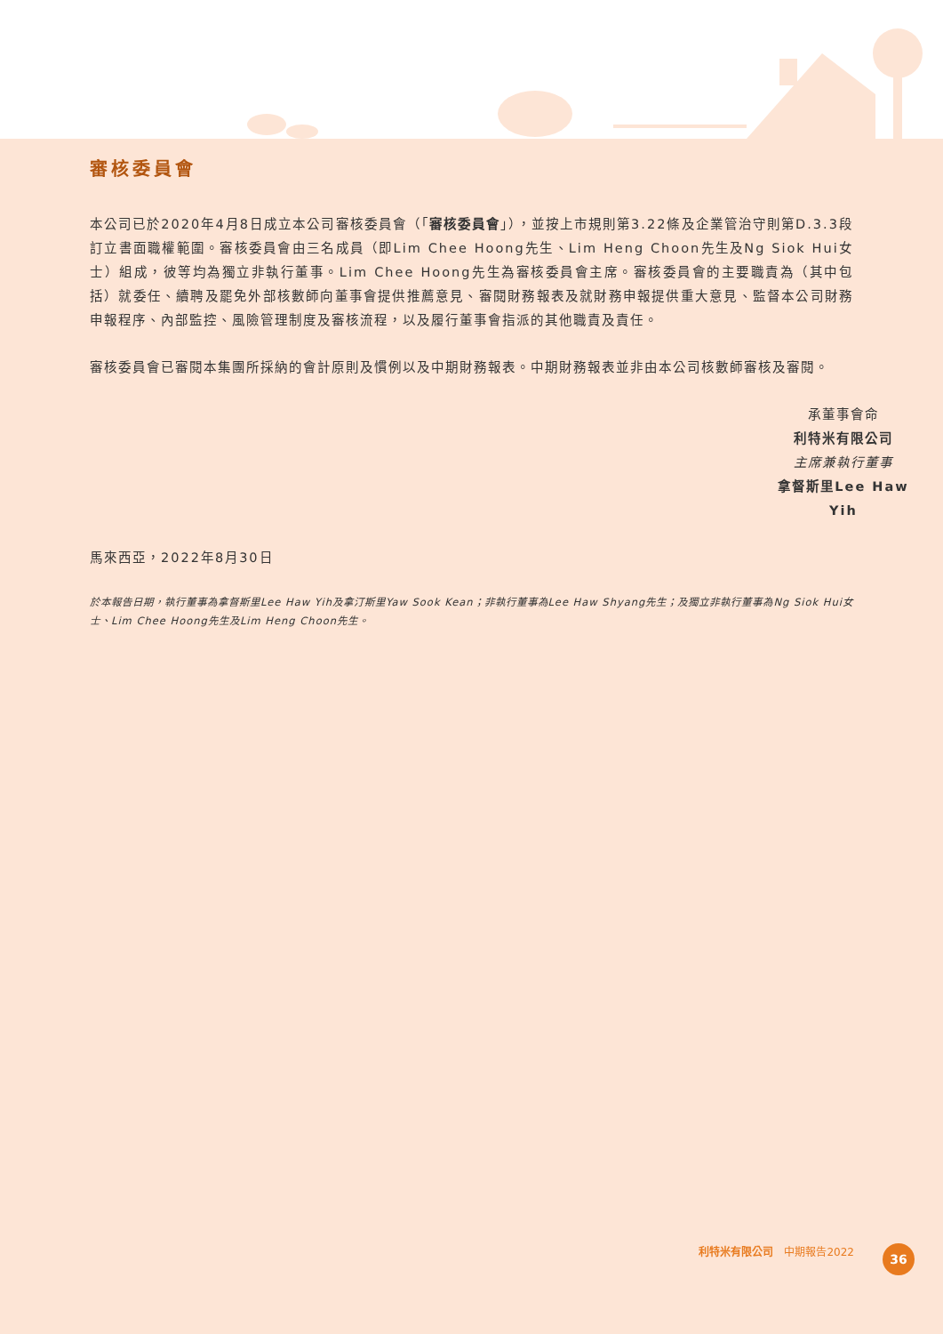審核委員會
本公司已於2020年4月8日成立本公司審核委員會（「審核委員會」），並按上市規則第3.22條及企業管治守則第D.3.3段訂立書面職權範圍。審核委員會由三名成員（即Lim Chee Hoong先生、Lim Heng Choon先生及Ng Siok Hui女士）組成，彼等均為獨立非執行董事。Lim Chee Hoong先生為審核委員會主席。審核委員會的主要職責為（其中包括）就委任、續聘及罷免外部核數師向董事會提供推薦意見、審閱財務報表及就財務申報提供重大意見、監督本公司財務申報程序、內部監控、風險管理制度及審核流程，以及履行董事會指派的其他職責及責任。
審核委員會已審閱本集團所採納的會計原則及慣例以及中期財務報表。中期財務報表並非由本公司核數師審核及審閱。
承董事會命
利特米有限公司
主席兼執行董事
拿督斯里Lee Haw Yih
馬來西亞，2022年8月30日
於本報告日期，執行董事為拿督斯里Lee Haw Yih及拿汀斯里Yaw Sook Kean；非執行董事為Lee Haw Shyang先生；及獨立非執行董事為Ng Siok Hui女士、Lim Chee Hoong先生及Lim Heng Choon先生。
利特米有限公司　中期報告2022 36